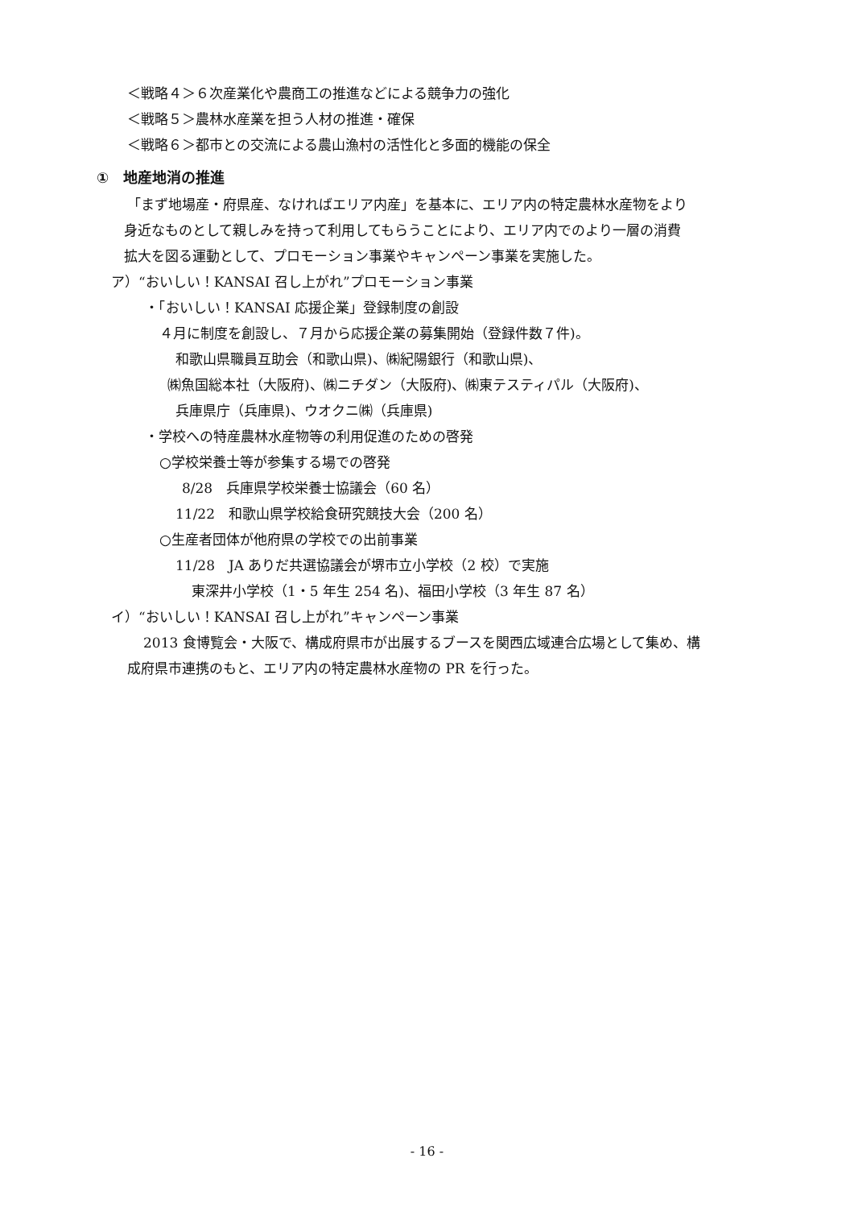＜戦略４＞６次産業化や農商工の推進などによる競争力の強化
＜戦略５＞農林水産業を担う人材の推進・確保
＜戦略６＞都市との交流による農山漁村の活性化と多面的機能の保全
①　地産地消の推進
「まず地場産・府県産、なければエリア内産」を基本に、エリア内の特定農林水産物をより
身近なものとして親しみを持って利用してもらうことにより、エリア内でのより一層の消費
拡大を図る運動として、プロモーション事業やキャンペーン事業を実施した。
ア）“おいしい！KANSAI 召し上がれ”プロモーション事業
・「おいしい！KANSAI 応援企業」登録制度の創設
４月に制度を創設し、７月から応援企業の募集開始（登録件数７件)。
和歌山県職員互助会（和歌山県)、㈱紀陽銀行（和歌山県)、
㈱魚国総本社（大阪府)、㈱ニチダン（大阪府)、㈱東テスティパル（大阪府)、
兵庫県庁（兵庫県)、ウオクニ㈱（兵庫県)
・学校への特産農林水産物等の利用促進のための啓発
○学校栄養士等が参集する場での啓発
8/28　兵庫県学校栄養士協議会（60 名）
11/22　和歌山県学校給食研究競技大会（200 名）
○生産者団体が他府県の学校での出前事業
11/28　JA ありだ共選協議会が堺市立小学校（2 校）で実施
東深井小学校（1・5 年生 254 名)、福田小学校（3 年生 87 名）
イ）“おいしい！KANSAI 召し上がれ”キャンペーン事業
2013 食博覧会・大阪で、構成府県市が出展するブースを関西広域連合広場として集め、構
成府県市連携のもと、エリア内の特定農林水産物の PR を行った。
- 16 -